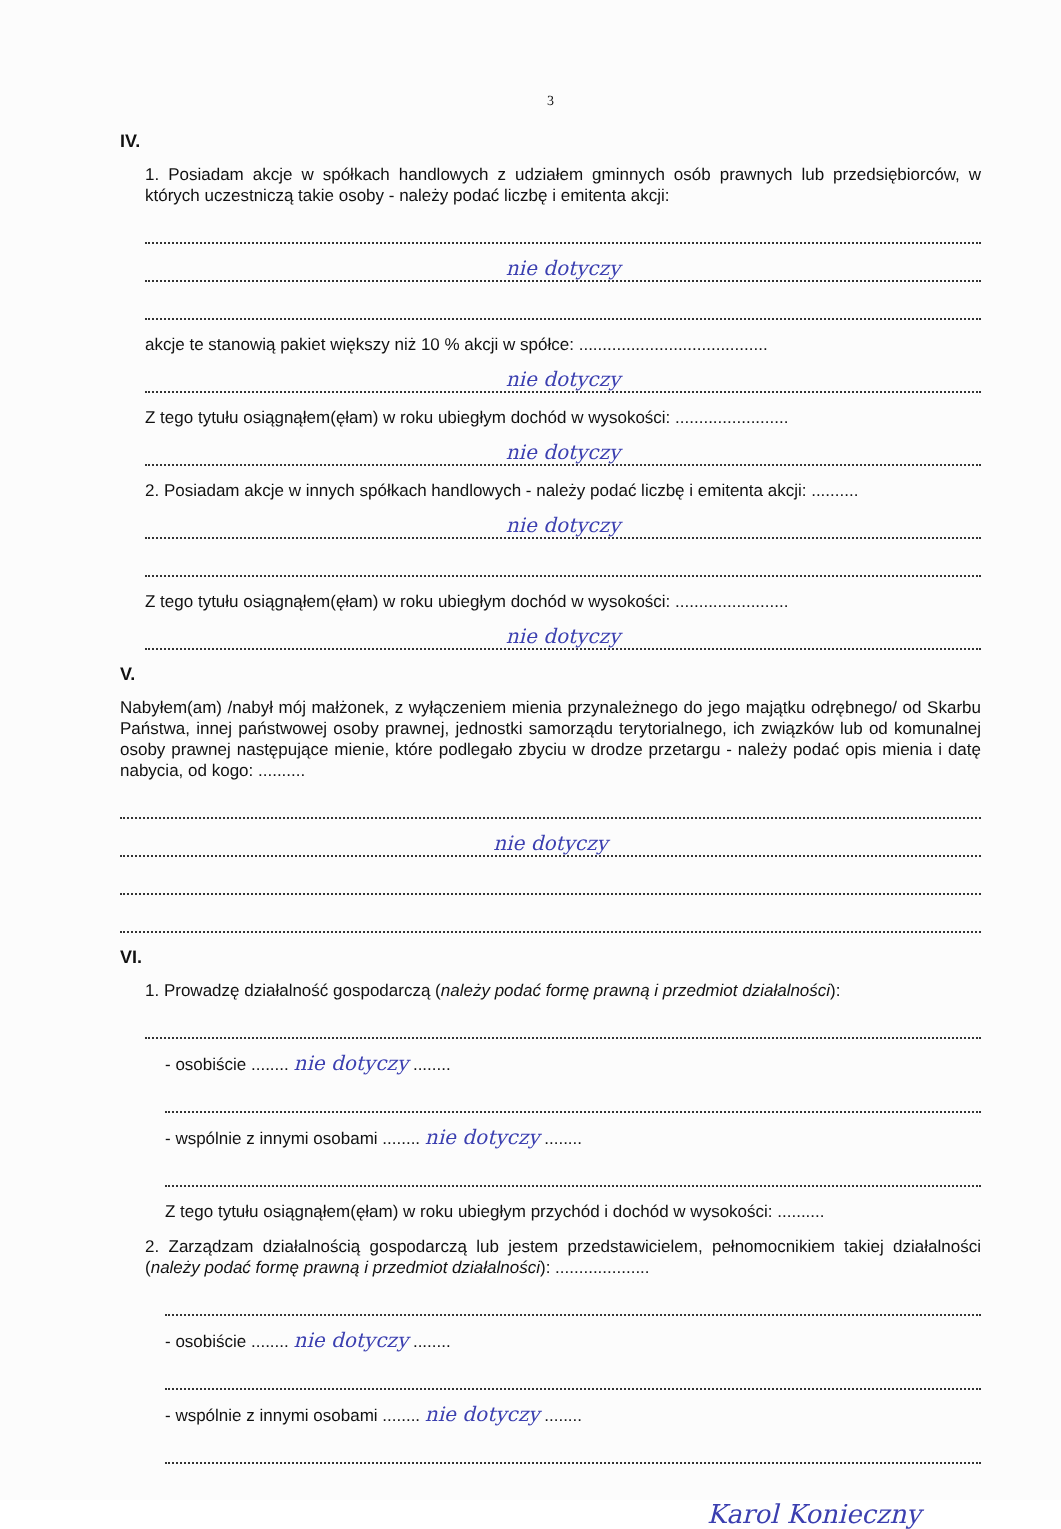3
IV.
1. Posiadam akcje w spółkach handlowych z udziałem gminnych osób prawnych lub przedsiębiorców, w których uczestniczą takie osoby - należy podać liczbę i emitenta akcji:
nie dotyczy
akcje te stanowią pakiet większy niż 10 % akcji w spółce: ........................................
nie dotyczy
Z tego tytułu osiągnąłem(ęłam) w roku ubiegłym dochód w wysokości: ........................
nie dotyczy
2. Posiadam akcje w innych spółkach handlowych - należy podać liczbę i emitenta akcji: ..........
nie dotyczy
Z tego tytułu osiągnąłem(ęłam) w roku ubiegłym dochód w wysokości: ........................
nie dotyczy
V.
Nabyłem(am) /nabył mój małżonek, z wyłączeniem mienia przynależnego do jego majątku odrębnego/ od Skarbu Państwa, innej państwowej osoby prawnej, jednostki samorządu terytorialnego, ich związków lub od komunalnej osoby prawnej następujące mienie, które podlegało zbyciu w drodze przetargu - należy podać opis mienia i datę nabycia, od kogo: ..........
nie dotyczy
VI.
1. Prowadzę działalność gospodarczą (należy podać formę prawną i przedmiot działalności):
- osobiście ........ nie dotyczy ........
- wspólnie z innymi osobami ........ nie dotyczy ........
Z tego tytułu osiągnąłem(ęłam) w roku ubiegłym przychód i dochód w wysokości: ..........
2. Zarządzam działalnością gospodarczą lub jestem przedstawicielem, pełnomocnikiem takiej działalności (należy podać formę prawną i przedmiot działalności): ....................
- osobiście ........ nie dotyczy ........
- wspólnie z innymi osobami ........ nie dotyczy ........
Karol Konieczny